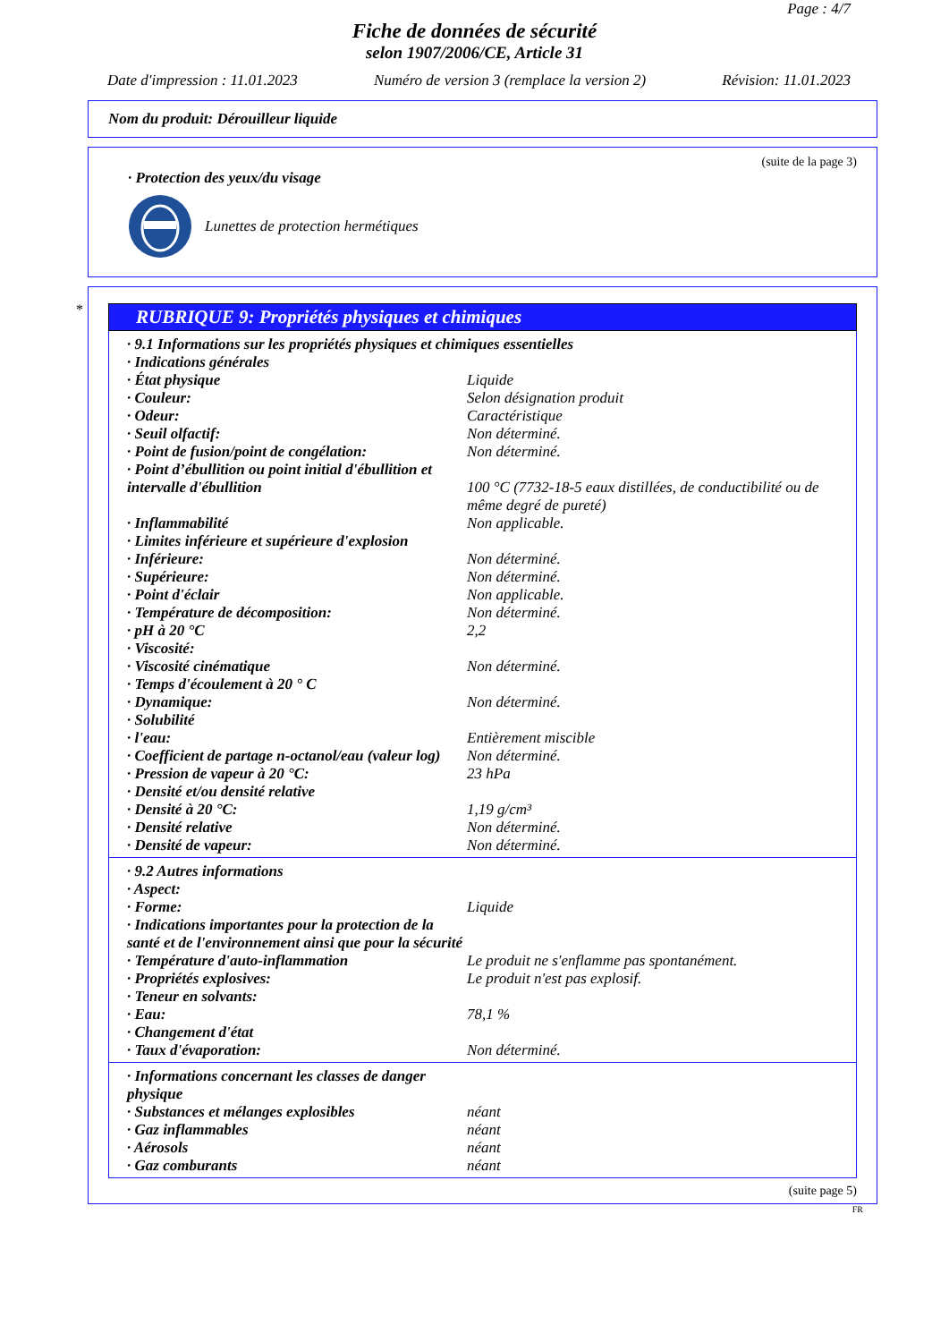Page : 4/7
Fiche de données de sécurité
selon 1907/2006/CE, Article 31
Date d'impression : 11.01.2023 Numéro de version 3 (remplace la version 2) Révision: 11.01.2023
Nom du produit: Dérouilleur liquide
(suite de la page 3)
· Protection des yeux/du visage
Lunettes de protection hermétiques
*
RUBRIQUE 9: Propriétés physiques et chimiques
| · 9.1 Informations sur les propriétés physiques et chimiques essentielles | |
| · Indications générales | |
| · État physique | Liquide |
| · Couleur: | Selon désignation produit |
| · Odeur: | Caractéristique |
| · Seuil olfactif: | Non déterminé. |
| · Point de fusion/point de congélation: | Non déterminé. |
| · Point d’ébullition ou point initial d'ébullition et intervalle d'ébullition | 100 °C (7732-18-5 eaux distillées, de conductibilité ou de même degré de pureté) |
| · Inflammabilité | Non applicable. |
| · Limites inférieure et supérieure d'explosion | |
| · Inférieure: | Non déterminé. |
| · Supérieure: | Non déterminé. |
| · Point d'éclair | Non applicable. |
| · Température de décomposition: | Non déterminé. |
| · pH à 20 °C | 2,2 |
| · Viscosité: | |
| · Viscosité cinématique | Non déterminé. |
| · Temps d'écoulement à 20 ° C | |
| · Dynamique: | Non déterminé. |
| · Solubilité | |
| · l'eau: | Entièrement miscible |
| · Coefficient de partage n-octanol/eau (valeur log) | Non déterminé. |
| · Pression de vapeur à 20 °C: | 23 hPa |
| · Densité et/ou densité relative | |
| · Densité à 20 °C: | 1,19 g/cm³ |
| · Densité relative | Non déterminé. |
| · Densité de vapeur: | Non déterminé. |
| · 9.2 Autres informations | |
| · Aspect: | |
| · Forme: | Liquide |
| · Indications importantes pour la protection de la santé et de l'environnement ainsi que pour la sécurité | |
| · Température d'auto-inflammation | Le produit ne s'enflamme pas spontanément. |
| · Propriétés explosives: | Le produit n'est pas explosif. |
| · Teneur en solvants: | |
| · Eau: | 78,1 % |
| · Changement d'état | |
| · Taux d'évaporation: | Non déterminé. |
| · Informations concernant les classes de danger physique | |
| · Substances et mélanges explosibles | néant |
| · Gaz inflammables | néant |
| · Aérosols | néant |
| · Gaz comburants | néant |
(suite page 5)
FR